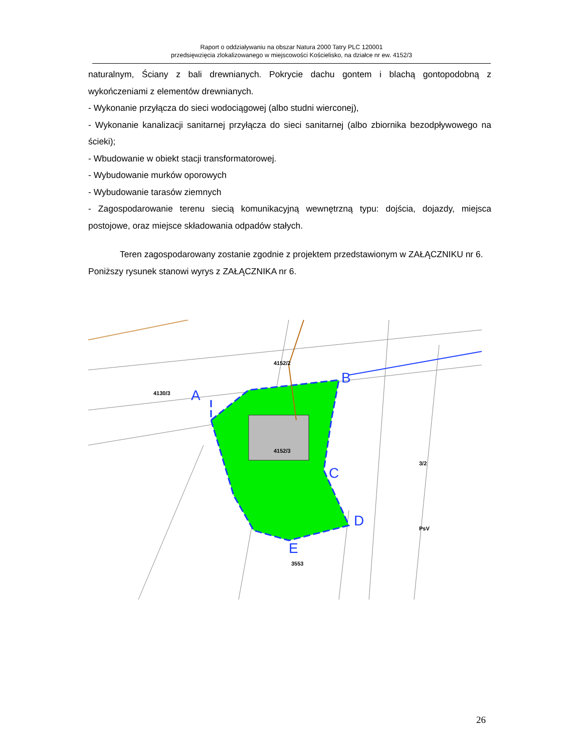Raport o oddziaływaniu na obszar Natura 2000 Tatry PLC 120001
przedsięwzięcia zlokalizowanego w miejscowości Kościelisko, na działce nr ew. 4152/3
naturalnym, Ściany z bali drewnianych. Pokrycie dachu gontem i blachą gontopodobną z wykończeniami z elementów drewnianych.
- Wykonanie przyłącza do sieci wodociągowej (albo studni wierconej),
- Wykonanie kanalizacji sanitarnej przyłącza do sieci sanitarnej (albo zbiornika bezodpływowego na ścieki);
- Wbudowanie w obiekt stacji transformatorowej.
- Wybudowanie murków oporowych
- Wybudowanie tarasów ziemnych
- Zagospodarowanie terenu siecią komunikacyjną wewnętrzną typu: dojścia, dojazdy, miejsca postojowe, oraz miejsce składowania odpadów stałych.
Teren zagospodarowany zostanie zgodnie z projektem przedstawionym w ZAŁĄCZNIKU nr 6.
Poniższy rysunek stanowi wyrys z ZAŁĄCZNIKA nr 6.
A
B
C
D
E
4130/3
4152/2
4152/3
3553
3/2
PsV
26